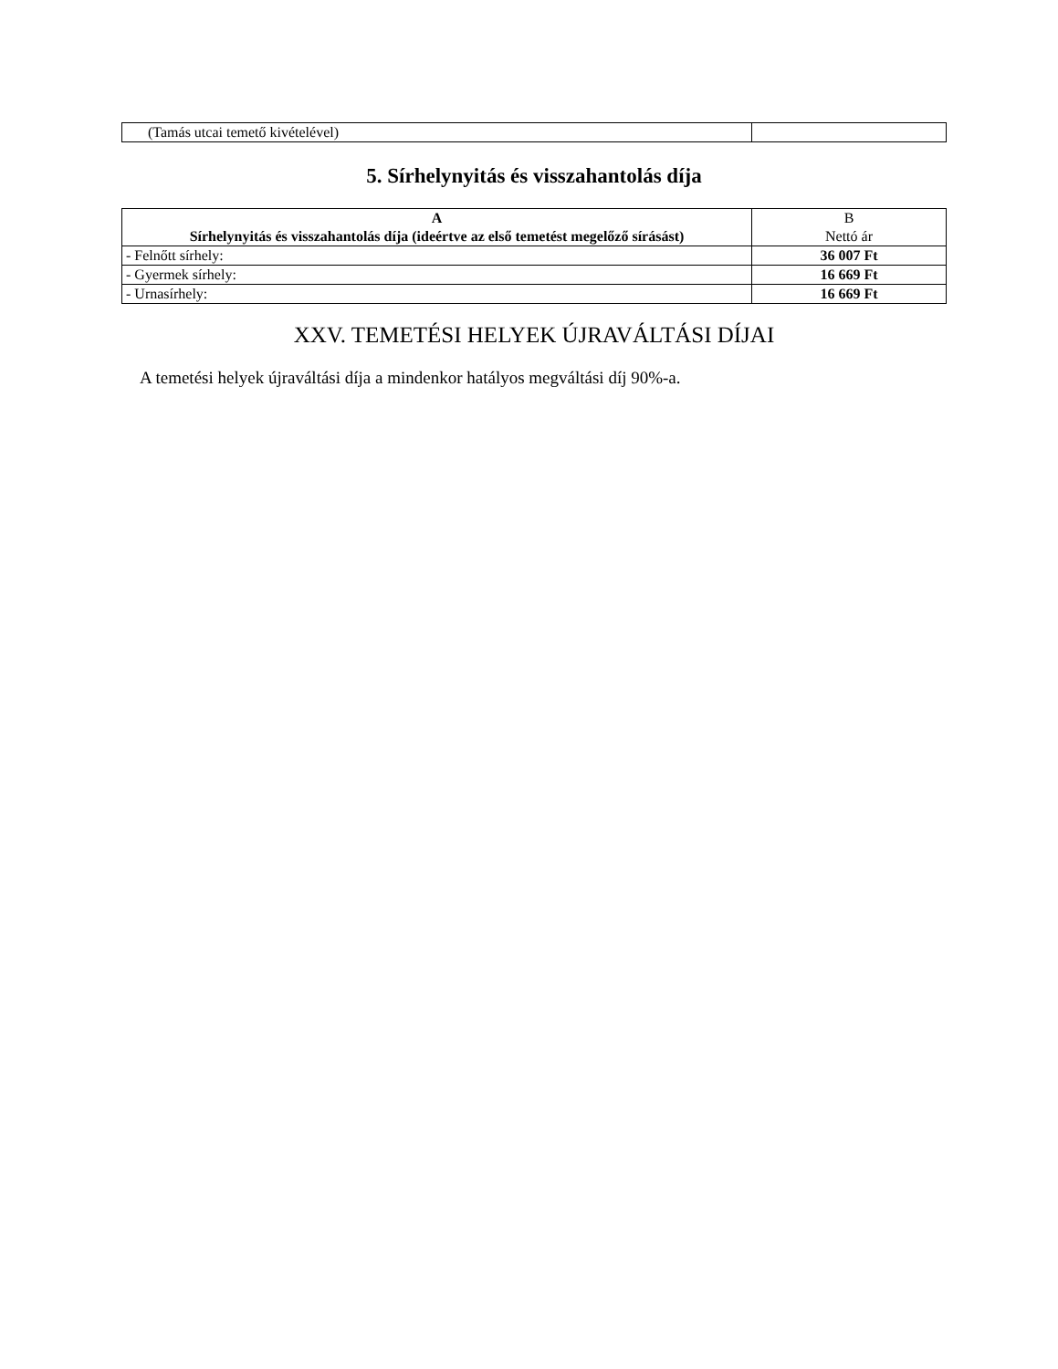| (Tamás utcai temető kivételével) | |
5. Sírhelynyitás és visszahantolás díja
| A Sírhelynyitás és visszahantolás díja (ideértve az első temetést megelőző sírásást) | B Nettó ár |
| --- | --- |
| - Felnőtt sírhely: | 36 007 Ft |
| - Gyermek sírhely: | 16 669 Ft |
| - Urnasírhely: | 16 669 Ft |
XXV. TEMETÉSI HELYEK ÚJRAVÁLTÁSI DÍJAI
A temetési helyek újraváltási díja a mindenkor hatályos megváltási díj 90%-a.